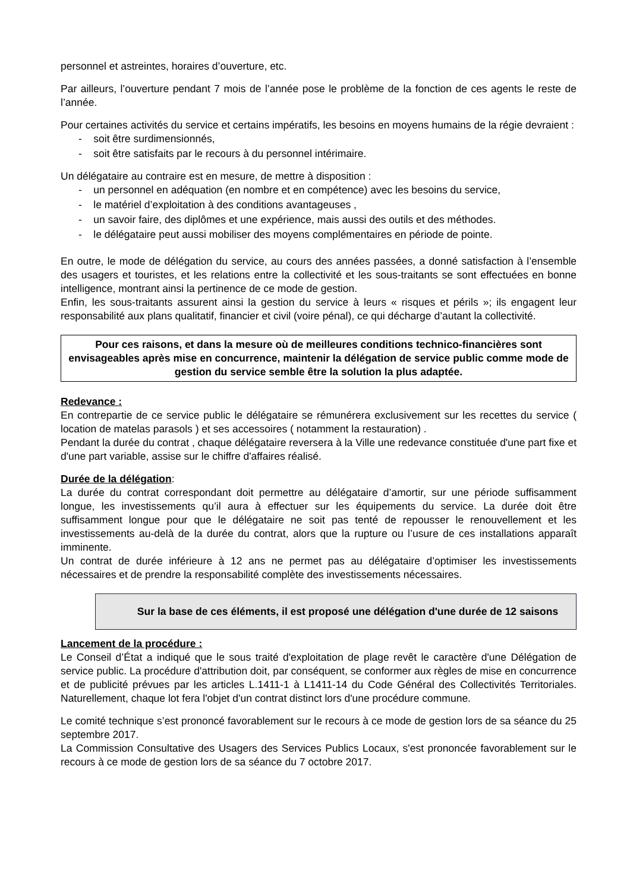personnel et astreintes, horaires d’ouverture, etc.
Par ailleurs, l’ouverture pendant 7 mois de l’année pose le problème de la fonction de ces agents le reste de l’année.
Pour certaines activités du service et certains impératifs, les besoins en moyens humains de la régie devraient :
- soit être surdimensionnés,
- soit être satisfaits par le recours à du personnel intérimaire.
Un délégataire au contraire est en mesure, de mettre à disposition :
- un personnel en adéquation (en nombre et en compétence) avec les besoins du service,
- le matériel d’exploitation à des conditions avantageuses ,
- un savoir faire, des diplômes et une expérience, mais aussi des outils et des méthodes.
- le délégataire peut aussi mobiliser des moyens complémentaires en période de pointe.
En outre, le mode de délégation du service, au cours des années passées, a donné satisfaction à l’ensemble des usagers et touristes, et les relations entre la collectivité et les sous-traitants se sont effectuées en bonne intelligence, montrant ainsi la pertinence de ce mode de gestion.
Enfin, les sous-traitants assurent ainsi la gestion du service à leurs « risques et périls »; ils engagent leur responsabilité aux plans qualitatif, financier et civil (voire pénal), ce qui décharge d’autant la collectivité.
Pour ces raisons, et dans la mesure où de meilleures conditions technico-financières sont envisageables après mise en concurrence, maintenir la délégation de service public comme mode de gestion du service semble être la solution la plus adaptée.
Redevance :
En contrepartie de ce service public le délégataire se rémunérera exclusivement sur les recettes du service ( location de matelas parasols ) et ses accessoires ( notamment la restauration) .
Pendant la durée du contrat , chaque délégataire reversera à la Ville une redevance constituée d'une part fixe et d'une part variable, assise sur le chiffre d'affaires réalisé.
Durée de la délégation:
La durée du contrat correspondant doit permettre au délégataire d’amortir, sur une période suffisamment longue, les investissements qu’il aura à effectuer sur les équipements du service. La durée doit être suffisamment longue pour que le délégataire ne soit pas tenté de repousser le renouvellement et les investissements au-delà de la durée du contrat, alors que la rupture ou l’usure de ces installations apparaît imminente.
Un contrat de durée inférieure à 12 ans ne permet pas au délégataire d’optimiser les investissements nécessaires et de prendre la responsabilité complète des investissements nécessaires.
Sur la base de ces éléments, il est proposé une délégation d'une durée de 12 saisons
Lancement de la procédure :
Le Conseil d’État a indiqué que le sous traité d'exploitation de plage revêt le caractère d'une Délégation de service public. La procédure d'attribution doit, par conséquent, se conformer aux règles de mise en concurrence et de publicité prévues par les articles L.1411-1 à L1411-14 du Code Général des Collectivités Territoriales. Naturellement, chaque lot fera l'objet d'un contrat distinct lors d'une procédure commune.
Le comité technique s’est prononcé favorablement sur le recours à ce mode de gestion lors de sa séance du 25 septembre 2017.
La Commission Consultative des Usagers des Services Publics Locaux, s'est prononcée favorablement sur le recours à ce mode de gestion lors de sa séance du 7 octobre 2017.